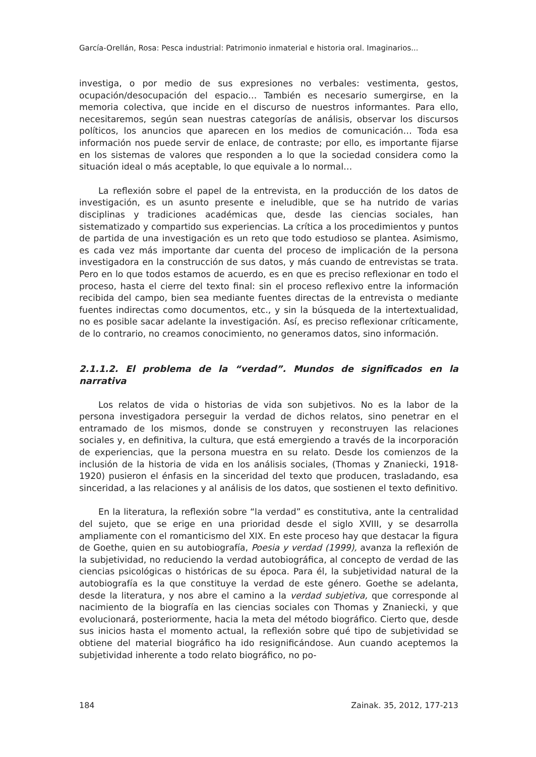García-Orellán, Rosa: Pesca industrial: Patrimonio inmaterial e historia oral. Imaginarios...
investiga, o por medio de sus expresiones no verbales: vestimenta, gestos, ocupación/desocupación del espacio… También es necesario sumergirse, en la memoria colectiva, que incide en el discurso de nuestros informantes. Para ello, necesitaremos, según sean nuestras categorías de análisis, observar los discursos políticos, los anuncios que aparecen en los medios de comunicación… Toda esa información nos puede servir de enlace, de contraste; por ello, es importante fijarse en los sistemas de valores que responden a lo que la sociedad considera como la situación ideal o más aceptable, lo que equivale a lo normal…
La reflexión sobre el papel de la entrevista, en la producción de los datos de investigación, es un asunto presente e ineludible, que se ha nutrido de varias disciplinas y tradiciones académicas que, desde las ciencias sociales, han sistematizado y compartido sus experiencias. La crítica a los procedimientos y puntos de partida de una investigación es un reto que todo estudioso se plantea. Asimismo, es cada vez más importante dar cuenta del proceso de implicación de la persona investigadora en la construcción de sus datos, y más cuando de entrevistas se trata. Pero en lo que todos estamos de acuerdo, es en que es preciso reflexionar en todo el proceso, hasta el cierre del texto final: sin el proceso reflexivo entre la información recibida del campo, bien sea mediante fuentes directas de la entrevista o mediante fuentes indirectas como documentos, etc., y sin la búsqueda de la intertextualidad, no es posible sacar adelante la investigación. Así, es preciso reflexionar críticamente, de lo contrario, no creamos conocimiento, no generamos datos, sino información.
2.1.1.2. El problema de la “verdad”. Mundos de significados en la narrativa
Los relatos de vida o historias de vida son subjetivos. No es la labor de la persona investigadora perseguir la verdad de dichos relatos, sino penetrar en el entramado de los mismos, donde se construyen y reconstruyen las relaciones sociales y, en definitiva, la cultura, que está emergiendo a través de la incorporación de experiencias, que la persona muestra en su relato. Desde los comienzos de la inclusión de la historia de vida en los análisis sociales, (Thomas y Znaniecki, 1918-1920) pusieron el énfasis en la sinceridad del texto que producen, trasladando, esa sinceridad, a las relaciones y al análisis de los datos, que sostienen el texto definitivo.
En la literatura, la reflexión sobre “la verdad” es constitutiva, ante la centralidad del sujeto, que se erige en una prioridad desde el siglo XVIII, y se desarrolla ampliamente con el romanticismo del XIX. En este proceso hay que destacar la figura de Goethe, quien en su autobiografía, Poesia y verdad (1999), avanza la reflexión de la subjetividad, no reduciendo la verdad autobiográfica, al concepto de verdad de las ciencias psicológicas o históricas de su época. Para él, la subjetividad natural de la autobiografía es la que constituye la verdad de este género. Goethe se adelanta, desde la literatura, y nos abre el camino a la verdad subjetiva, que corresponde al nacimiento de la biografía en las ciencias sociales con Thomas y Znaniecki, y que evolucionará, posteriormente, hacia la meta del método biográfico. Cierto que, desde sus inicios hasta el momento actual, la reflexión sobre qué tipo de subjetividad se obtiene del material biográfico ha ido resignificándose. Aun cuando aceptemos la subjetividad inherente a todo relato biográfico, no po-
184 Zainak. 35, 2012, 177-213